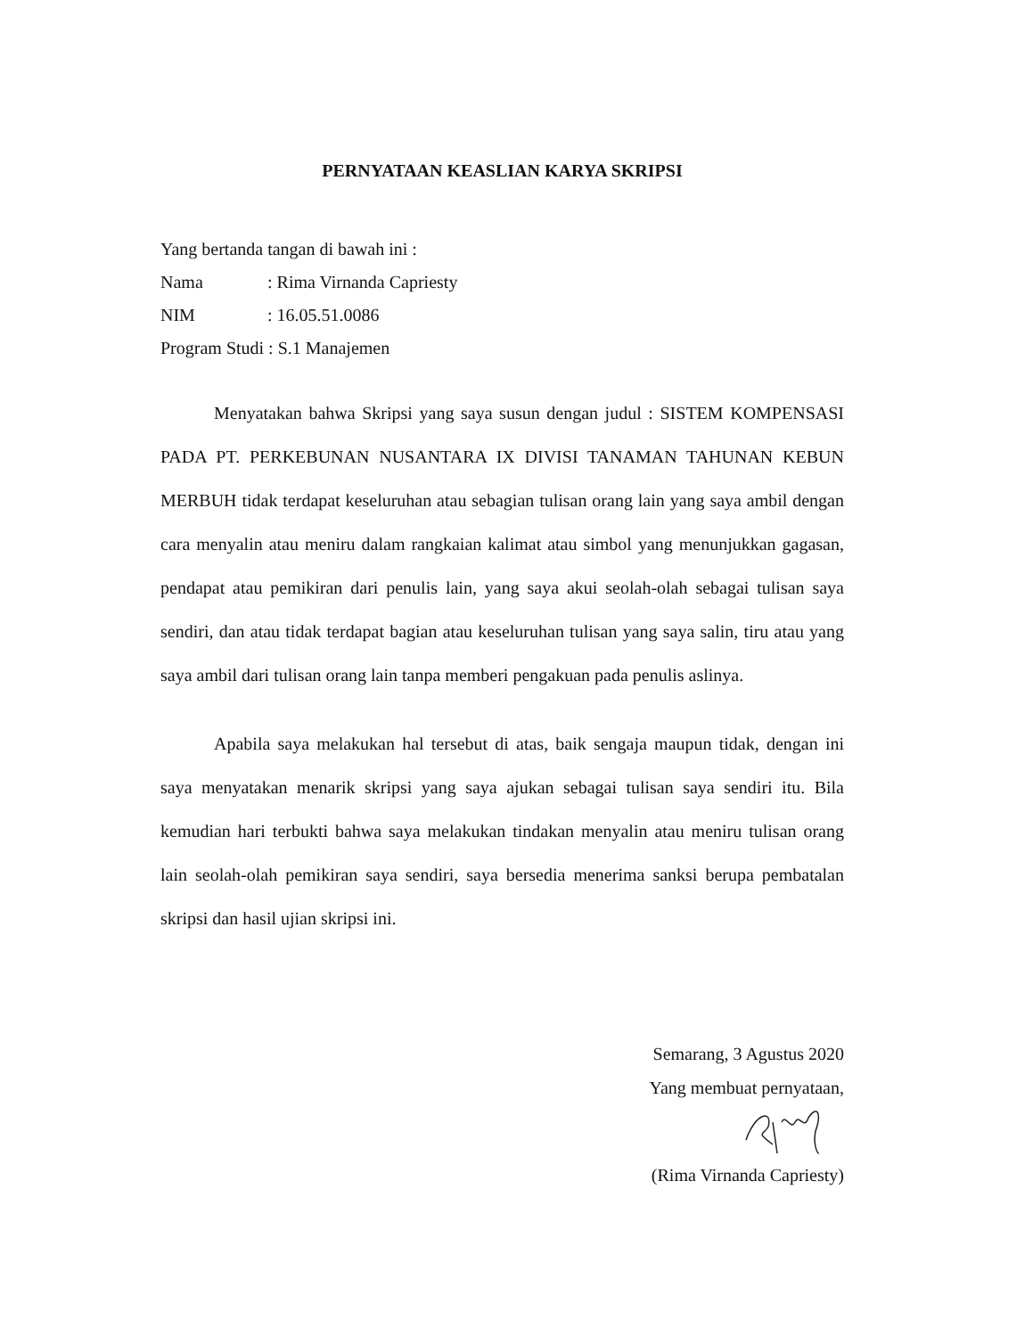PERNYATAAN KEASLIAN KARYA SKRIPSI
Yang bertanda tangan di bawah ini :
Nama: Rima Virnanda Capriesty
NIM: 16.05.51.0086
Program Studi : S.1 Manajemen
Menyatakan bahwa Skripsi yang saya susun dengan judul : SISTEM KOMPENSASI PADA PT. PERKEBUNAN NUSANTARA IX DIVISI TANAMAN TAHUNAN KEBUN MERBUH tidak terdapat keseluruhan atau sebagian tulisan orang lain yang saya ambil dengan cara menyalin atau meniru dalam rangkaian kalimat atau simbol yang menunjukkan gagasan, pendapat atau pemikiran dari penulis lain, yang saya akui seolah-olah sebagai tulisan saya sendiri, dan atau tidak terdapat bagian atau keseluruhan tulisan yang saya salin, tiru atau yang saya ambil dari tulisan orang lain tanpa memberi pengakuan pada penulis aslinya.
Apabila saya melakukan hal tersebut di atas, baik sengaja maupun tidak, dengan ini saya menyatakan menarik skripsi yang saya ajukan sebagai tulisan saya sendiri itu. Bila kemudian hari terbukti bahwa saya melakukan tindakan menyalin atau meniru tulisan orang lain seolah-olah pemikiran saya sendiri, saya bersedia menerima sanksi berupa pembatalan skripsi dan hasil ujian skripsi ini.
Semarang, 3 Agustus 2020
Yang membuat pernyataan,
(Rima Virnanda Capriesty)